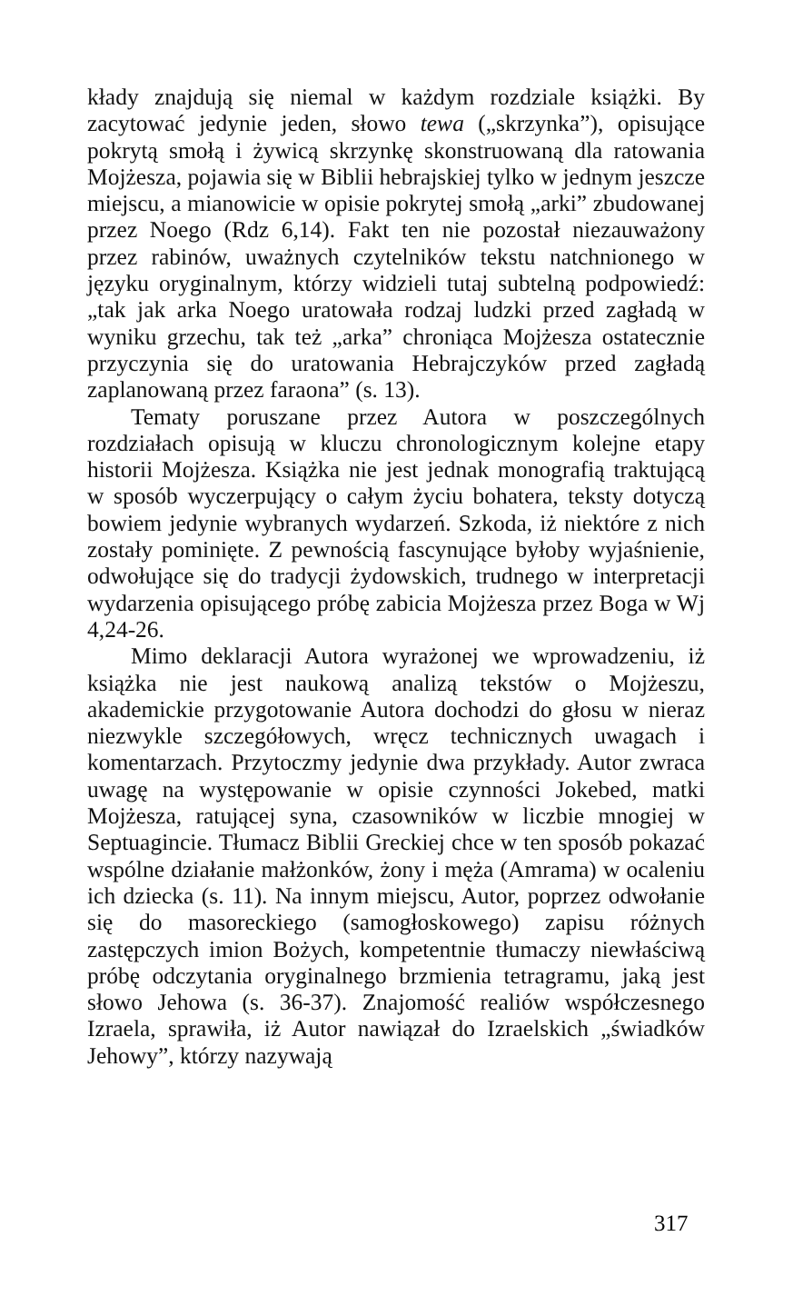kłady znajdują się niemal w każdym rozdziale książki. By zacytować jedynie jeden, słowo tewa („skrzynka”), opisujące pokrytą smołą i żywicą skrzynkę skonstruowaną dla ratowania Mojżesza, pojawia się w Biblii hebrajskiej tylko w jednym jeszcze miejscu, a mianowicie w opisie pokrytej smołą „arki” zbudowanej przez Noego (Rdz 6,14). Fakt ten nie pozostał niezauważony przez rabinów, uważnych czytelników tekstu natchnionego w języku oryginalnym, którzy widzieli tutaj subtelną podpowiedź: „tak jak arka Noego uratowała rodzaj ludzki przed zagładą w wyniku grzechu, tak też „arka” chroniąca Mojżesza ostatecznie przyczynia się do uratowania Hebrajczyków przed zagładą zaplanowaną przez faraona” (s. 13).
Tematy poruszane przez Autora w poszczególnych rozdziałach opisują w kluczu chronologicznym kolejne etapy historii Mojżesza. Książka nie jest jednak monografią traktującą w sposób wyczerpujący o całym życiu bohatera, teksty dotyczą bowiem jedynie wybranych wydarzeń. Szkoda, iż niektóre z nich zostały pominięte. Z pewnością fascynujące byłoby wyjaśnienie, odwołujące się do tradycji żydowskich, trudnego w interpretacji wydarzenia opisującego próbę zabicia Mojżesza przez Boga w Wj 4,24-26.
Mimo deklaracji Autora wyrażonej we wprowadzeniu, iż książka nie jest naukową analizą tekstów o Mojżeszu, akademickie przygotowanie Autora dochodzi do głosu w nieraz niezwykle szczegółowych, wręcz technicznych uwagach i komentarzach. Przytoczmy jedynie dwa przykłady. Autor zwraca uwagę na występowanie w opisie czynności Jokebed, matki Mojżesza, ratującej syna, czasowników w liczbie mnogiej w Septuagincie. Tłumacz Biblii Greckiej chce w ten sposób pokazać wspólne działanie małżonków, żony i męża (Amrama) w ocaleniu ich dziecka (s. 11). Na innym miejscu, Autor, poprzez odwołanie się do masoreckiego (samogłoskowego) zapisu różnych zastępczych imion Bożych, kompetentnie tłumaczy niewłaściwą próbę odczytania oryginalnego brzmienia tetragramu, jaką jest słowo Jehowa (s. 36-37). Znajomość realiów współczesnego Izraela, sprawiła, iż Autor nawiązał do Izraelskich „świadków Jehowy”, którzy nazywają
317